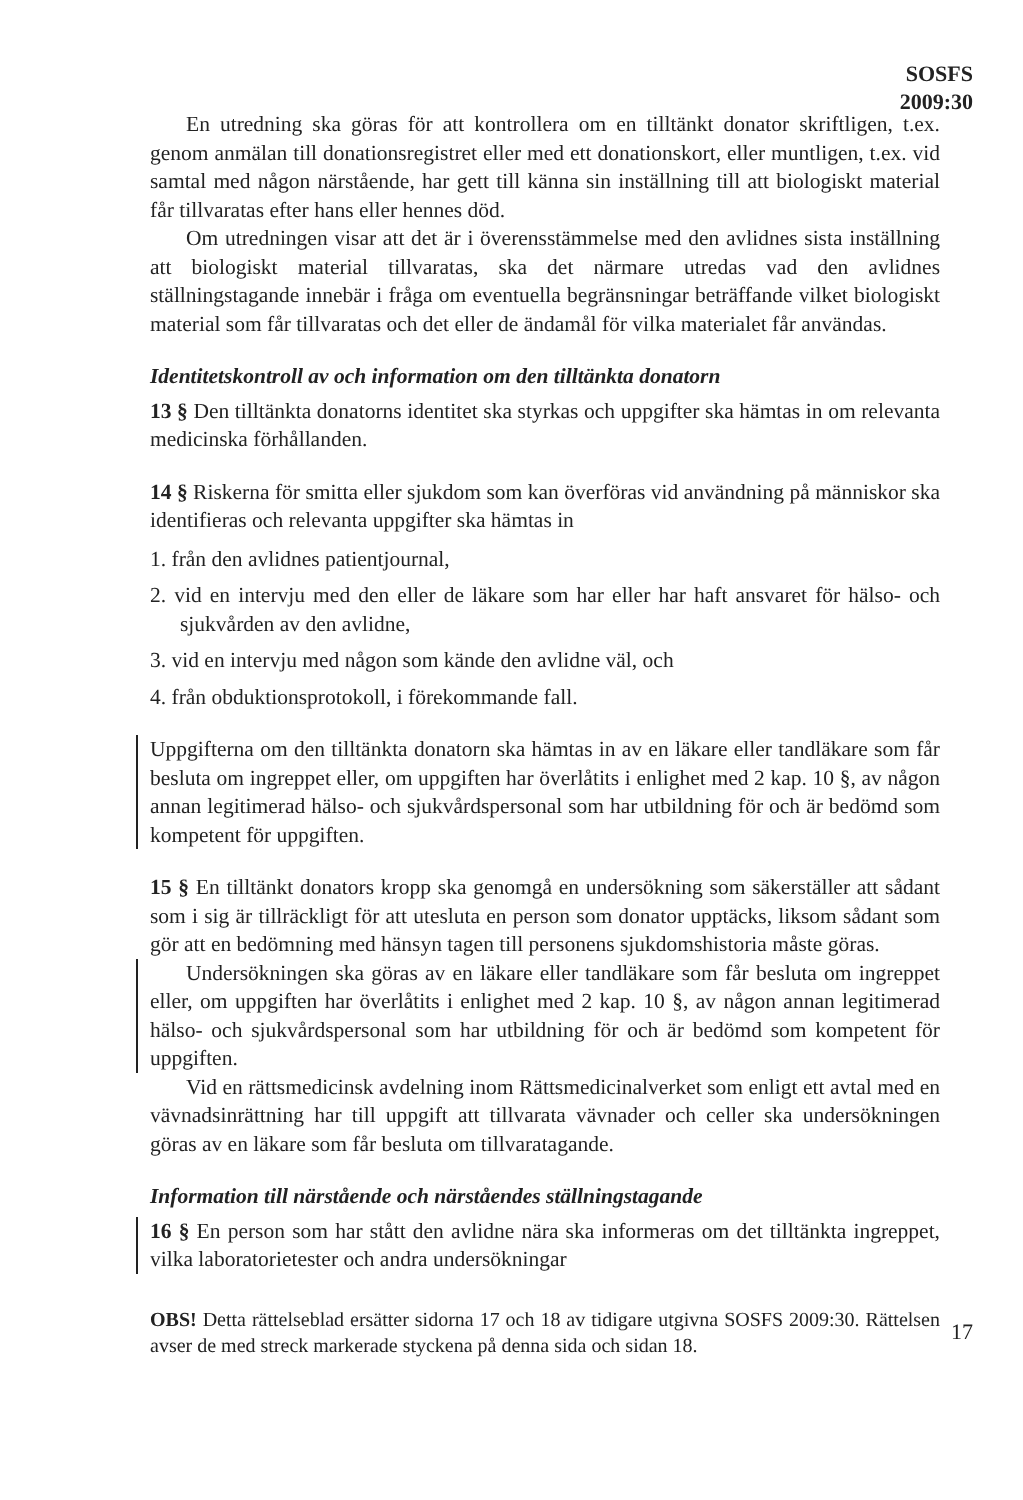SOSFS
2009:30
En utredning ska göras för att kontrollera om en tilltänkt donator skriftligen, t.ex. genom anmälan till donationsregistret eller med ett donationskort, eller muntligen, t.ex. vid samtal med någon närstående, har gett till känna sin inställning till att biologiskt material får tillvaratas efter hans eller hennes död.
Om utredningen visar att det är i överensstämmelse med den avlidnes sista inställning att biologiskt material tillvaratas, ska det närmare utredas vad den avlidnes ställningstagande innebär i fråga om eventuella begränsningar beträffande vilket biologiskt material som får tillvaratas och det eller de ändamål för vilka materialet får användas.
Identitetskontroll av och information om den tilltänkta donatorn
13 § Den tilltänkta donatorns identitet ska styrkas och uppgifter ska hämtas in om relevanta medicinska förhållanden.
14 § Riskerna för smitta eller sjukdom som kan överföras vid användning på människor ska identifieras och relevanta uppgifter ska hämtas in
1. från den avlidnes patientjournal,
2. vid en intervju med den eller de läkare som har eller har haft ansvaret för hälso- och sjukvården av den avlidne,
3. vid en intervju med någon som kände den avlidne väl, och
4. från obduktionsprotokoll, i förekommande fall.
Uppgifterna om den tilltänkta donatorn ska hämtas in av en läkare eller tandläkare som får besluta om ingreppet eller, om uppgiften har överlåtits i enlighet med 2 kap. 10 §, av någon annan legitimerad hälso- och sjukvårdspersonal som har utbildning för och är bedömd som kompetent för uppgiften.
15 § En tilltänkt donators kropp ska genomgå en undersökning som säkerställer att sådant som i sig är tillräckligt för att utesluta en person som donator upptäcks, liksom sådant som gör att en bedömning med hänsyn tagen till personens sjukdomshistoria måste göras.
Undersökningen ska göras av en läkare eller tandläkare som får besluta om ingreppet eller, om uppgiften har överlåtits i enlighet med 2 kap. 10 §, av någon annan legitimerad hälso- och sjukvårdspersonal som har utbildning för och är bedömd som kompetent för uppgiften.
Vid en rättsmedicinsk avdelning inom Rättsmedicinalverket som enligt ett avtal med en vävnadsinrättning har till uppgift att tillvarata vävnader och celler ska undersökningen göras av en läkare som får besluta om tillvaratagande.
Information till närstående och närståendes ställningstagande
16 § En person som har stått den avlidne nära ska informeras om det tilltänkta ingreppet, vilka laboratorietester och andra undersökningar
OBS! Detta rättelseblad ersätter sidorna 17 och 18 av tidigare utgivna SOSFS 2009:30. Rättelsen avser de med streck markerade styckena på denna sida och sidan 18.
17